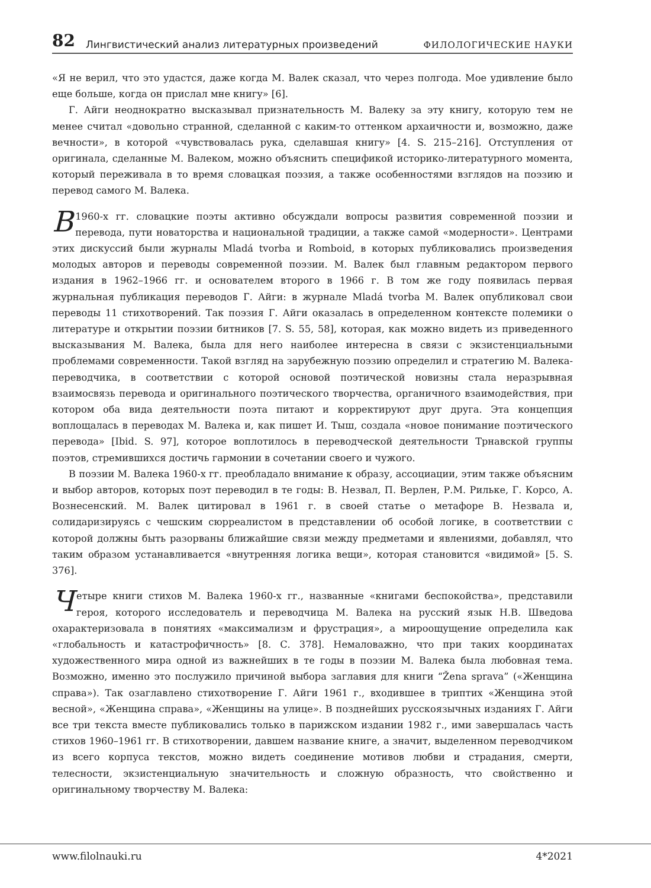82 Лингвистический анализ литературных произведений ФИЛОЛОГИЧЕСКИЕ НАУКИ
«Я не верил, что это удастся, даже когда М. Валек сказал, что через полгода. Мое удивление было еще больше, когда он прислал мне книгу» [6].
Г. Айги неоднократно высказывал признательность М. Валеку за эту книгу, которую тем не менее считал «довольно странной, сделанной с каким-то оттенком архаичности и, возможно, даже вечности», в которой «чувствовалась рука, сделавшая книгу» [4. S. 215–216]. Отступления от оригинала, сделанные М. Валеком, можно объяснить спецификой историко-литературного момента, который переживала в то время словацкая поэзия, а также особенностями взглядов на поэзию и перевод самого М. Валека.
В 1960-х гг. словацкие поэты активно обсуждали вопросы развития современной поэзии и перевода, пути новаторства и национальной традиции, а также самой «модерности». Центрами этих дискуссий были журналы Mladá tvorba и Romboid, в которых публиковались произведения молодых авторов и переводы современной поэзии. М. Валек был главным редактором первого издания в 1962–1966 гг. и основателем второго в 1966 г. В том же году появилась первая журнальная публикация переводов Г. Айги: в журнале Mladá tvorba М. Валек опубликовал свои переводы 11 стихотворений. Так поэзия Г. Айги оказалась в определенном контексте полемики о литературе и открытии поэзии битников [7. S. 55, 58], которая, как можно видеть из приведенного высказывания М. Валека, была для него наиболее интересна в связи с экзистенциальными проблемами современности. Такой взгляд на зарубежную поэзию определил и стратегию М. Валека-переводчика, в соответствии с которой основой поэтической новизны стала неразрывная взаимосвязь перевода и оригинального поэтического творчества, органичного взаимодействия, при котором оба вида деятельности поэта питают и корректируют друг друга. Эта концепция воплощалась в переводах М. Валека и, как пишет И. Тыш, создала «новое понимание поэтического перевода» [Ibid. S. 97], которое воплотилось в переводческой деятельности Трнавской группы поэтов, стремившихся достичь гармонии в сочетании своего и чужого.
В поэзии М. Валека 1960-х гг. преобладало внимание к образу, ассоциации, этим также объясним и выбор авторов, которых поэт переводил в те годы: В. Незвал, П. Верлен, Р.М. Рильке, Г. Корсо, А. Вознесенский. М. Валек цитировал в 1961 г. в своей статье о метафоре В. Незвала и, солидаризируясь с чешским сюрреалистом в представлении об особой логике, в соответствии с которой должны быть разорваны ближайшие связи между предметами и явлениями, добавлял, что таким образом устанавливается «внутренняя логика вещи», которая становится «видимой» [5. S. 376].
Четыре книги стихов М. Валека 1960-х гг., названные «книгами беспокойства», представили героя, которого исследователь и переводчица М. Валека на русский язык Н.В. Шведова охарактеризовала в понятиях «максимализм и фрустрация», а мироощущение определила как «глобальность и катастрофичность» [8. С. 378]. Немаловажно, что при таких координатах художественного мира одной из важнейших в те годы в поэзии М. Валека была любовная тема. Возможно, именно это послужило причиной выбора заглавия для книги “Žena sprava” («Женщина справа»). Так озаглавлено стихотворение Г. Айги 1961 г., входившее в триптих «Женщина этой весной», «Женщина справа», «Женщины на улице». В позднейших русскоязычных изданиях Г. Айги все три текста вместе публиковались только в парижском издании 1982 г., ими завершалась часть стихов 1960–1961 гг. В стихотворении, давшем название книге, а значит, выделенном переводчиком из всего корпуса текстов, можно видеть соединение мотивов любви и страдания, смерти, телесности, экзистенциальную значительность и сложную образность, что свойственно и оригинальному творчеству М. Валека:
www.filolnauki.ru 4*2021